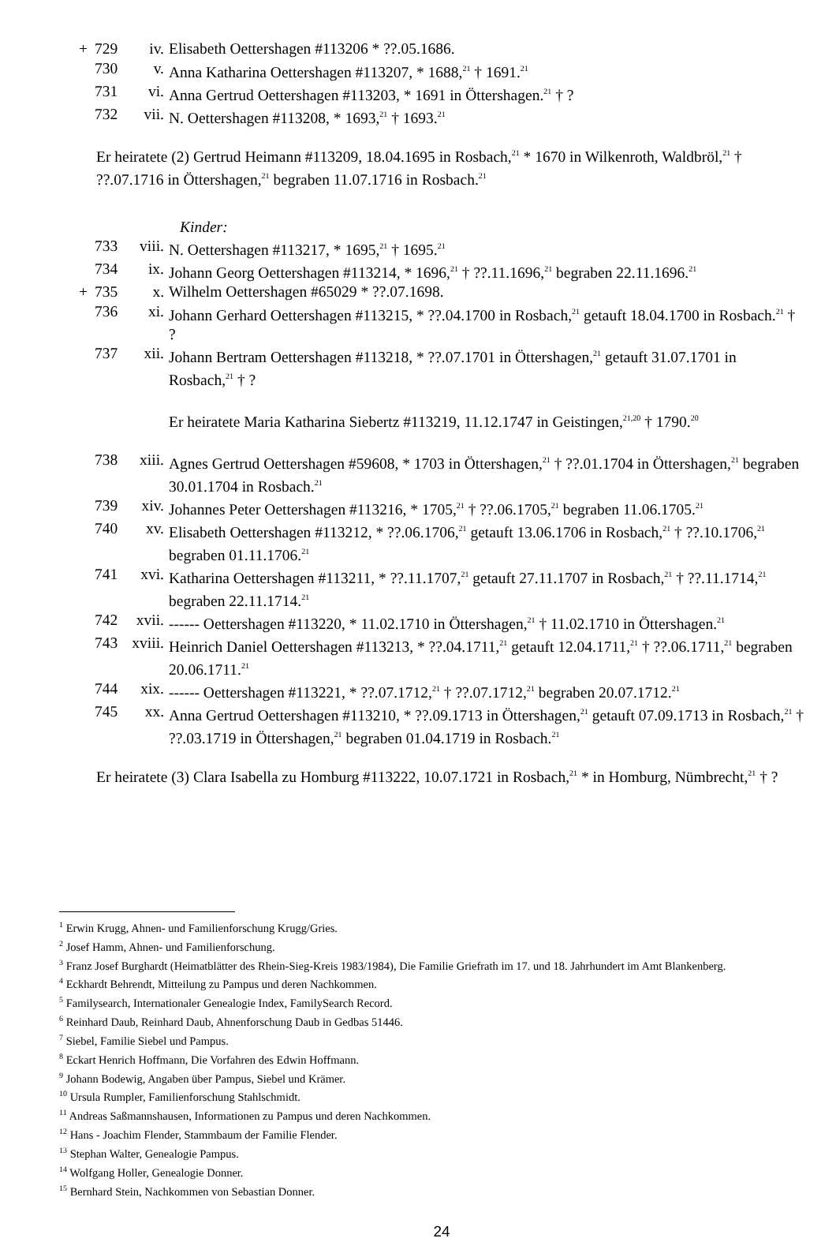+ 729 iv. Elisabeth Oettershagen #113206 * ??.05.1686.
730 v. Anna Katharina Oettershagen #113207, * 1688,<sup>21</sup> † 1691.<sup>21</sup>
731 vi. Anna Gertrud Oettershagen #113203, * 1691 in Öttershagen.<sup>21</sup> † ?
732 vii. N. Oettershagen #113208, * 1693,<sup>21</sup> † 1693.<sup>21</sup>
Er heiratete (2) Gertrud Heimann #113209, 18.04.1695 in Rosbach,<sup>21</sup> * 1670 in Wilkenroth, Waldbröl,<sup>21</sup> † ??.07.1716 in Öttershagen,<sup>21</sup> begraben 11.07.1716 in Rosbach.<sup>21</sup>
Kinder:
733 viii. N. Oettershagen #113217, * 1695,<sup>21</sup> † 1695.<sup>21</sup>
734 ix. Johann Georg Oettershagen #113214, * 1696,<sup>21</sup> † ??.11.1696,<sup>21</sup> begraben 22.11.1696.<sup>21</sup>
+ 735 x. Wilhelm Oettershagen #65029 * ??.07.1698.
736 xi. Johann Gerhard Oettershagen #113215, * ??.04.1700 in Rosbach,<sup>21</sup> getauft 18.04.1700 in Rosbach.<sup>21</sup> † ?
737 xii. Johann Bertram Oettershagen #113218, * ??.07.1701 in Öttershagen,<sup>21</sup> getauft 31.07.1701 in Rosbach,<sup>21</sup> † ?
Er heiratete Maria Katharina Siebertz #113219, 11.12.1747 in Geistingen,<sup>21,20</sup> † 1790.<sup>20</sup>
738 xiii. Agnes Gertrud Oettershagen #59608, * 1703 in Öttershagen,<sup>21</sup> † ??.01.1704 in Öttershagen,<sup>21</sup> begraben 30.01.1704 in Rosbach.<sup>21</sup>
739 xiv. Johannes Peter Oettershagen #113216, * 1705,<sup>21</sup> † ??.06.1705,<sup>21</sup> begraben 11.06.1705.<sup>21</sup>
740 xv. Elisabeth Oettershagen #113212, * ??.06.1706,<sup>21</sup> getauft 13.06.1706 in Rosbach,<sup>21</sup> † ??.10.1706,<sup>21</sup> begraben 01.11.1706.<sup>21</sup>
741 xvi. Katharina Oettershagen #113211, * ??.11.1707,<sup>21</sup> getauft 27.11.1707 in Rosbach,<sup>21</sup> † ??.11.1714,<sup>21</sup> begraben 22.11.1714.<sup>21</sup>
742 xvii. ------ Oettershagen #113220, * 11.02.1710 in Öttershagen,<sup>21</sup> † 11.02.1710 in Öttershagen.<sup>21</sup>
743 xviii. Heinrich Daniel Oettershagen #113213, * ??.04.1711,<sup>21</sup> getauft 12.04.1711,<sup>21</sup> † ??.06.1711,<sup>21</sup> begraben 20.06.1711.<sup>21</sup>
744 xix. ------ Oettershagen #113221, * ??.07.1712,<sup>21</sup> † ??.07.1712,<sup>21</sup> begraben 20.07.1712.<sup>21</sup>
745 xx. Anna Gertrud Oettershagen #113210, * ??.09.1713 in Öttershagen,<sup>21</sup> getauft 07.09.1713 in Rosbach,<sup>21</sup> † ??.03.1719 in Öttershagen,<sup>21</sup> begraben 01.04.1719 in Rosbach.<sup>21</sup>
Er heiratete (3) Clara Isabella zu Homburg #113222, 10.07.1721 in Rosbach,<sup>21</sup> * in Homburg, Nümbrecht,<sup>21</sup> † ?
<sup>1</sup> Erwin Krugg, Ahnen- und Familienforschung Krugg/Gries.
<sup>2</sup> Josef Hamm, Ahnen- und Familienforschung.
<sup>3</sup> Franz Josef Burghardt (Heimatblätter des Rhein-Sieg-Kreis 1983/1984), Die Familie Griefrath im 17. und 18. Jahrhundert im Amt Blankenberg.
<sup>4</sup> Eckhardt Behrendt, Mitteilung zu Pampus und deren Nachkommen.
<sup>5</sup> Familysearch, Internationaler Genealogie Index, FamilySearch Record.
<sup>6</sup> Reinhard Daub, Reinhard Daub, Ahnenforschung Daub in Gedbas 51446.
<sup>7</sup> Siebel, Familie Siebel und Pampus.
<sup>8</sup> Eckart Henrich Hoffmann, Die Vorfahren des Edwin Hoffmann.
<sup>9</sup> Johann Bodewig, Angaben über Pampus, Siebel und Krämer.
<sup>10</sup> Ursula Rumpler, Familienforschung Stahlschmidt.
<sup>11</sup> Andreas Saßmannshausen, Informationen zu Pampus und deren Nachkommen.
<sup>12</sup> Hans - Joachim Flender, Stammbaum der Familie Flender.
<sup>13</sup> Stephan Walter, Genealogie Pampus.
<sup>14</sup> Wolfgang Holler, Genealogie Donner.
<sup>15</sup> Bernhard Stein, Nachkommen von Sebastian Donner.
24